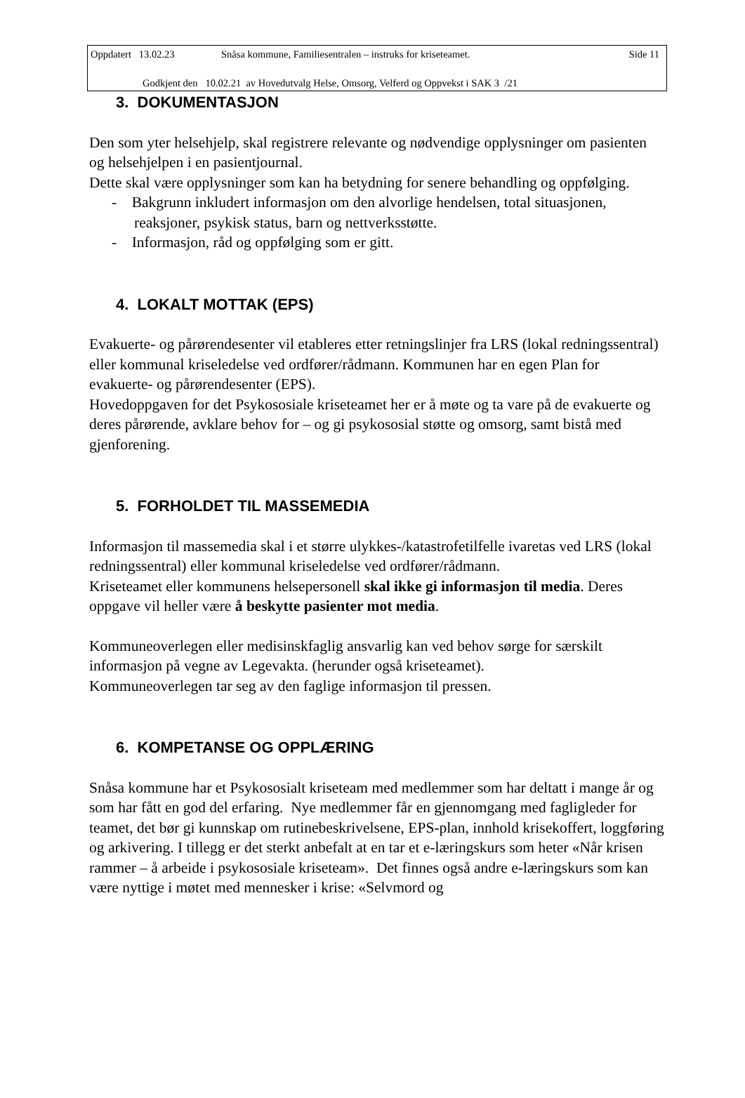Oppdatert 13.02.23 Snåsa kommune, Familiesentralen – instruks for kriseteamet. Side 11
Godkjent den 10.02.21 av Hovedutvalg Helse, Omsorg, Velferd og Oppvekst i SAK 3 /21
3. DOKUMENTASJON
Den som yter helsehjelp, skal registrere relevante og nødvendige opplysninger om pasienten og helsehjelpen i en pasientjournal.
Dette skal være opplysninger som kan ha betydning for senere behandling og oppfølging.
- Bakgrunn inkludert informasjon om den alvorlige hendelsen, total situasjonen, reaksjoner, psykisk status, barn og nettverksstøtte.
- Informasjon, råd og oppfølging som er gitt.
4. LOKALT MOTTAK (EPS)
Evakuerte- og pårørendesenter vil etableres etter retningslinjer fra LRS (lokal redningssentral) eller kommunal kriseledelse ved ordfører/rådmann. Kommunen har en egen Plan for evakuerte- og pårørendesenter (EPS).
Hovedoppgaven for det Psykososiale kriseteamet her er å møte og ta vare på de evakuerte og deres pårørende, avklare behov for – og gi psykososial støtte og omsorg, samt bistå med gjenforening.
5. FORHOLDET TIL MASSEMEDIA
Informasjon til massemedia skal i et større ulykkes-/katastrofetilfelle ivaretas ved LRS (lokal redningssentral) eller kommunal kriseledelse ved ordfører/rådmann.
Kriseteamet eller kommunens helsepersonell skal ikke gi informasjon til media. Deres oppgave vil heller være å beskytte pasienter mot media.
Kommuneoverlegen eller medisinskfaglig ansvarlig kan ved behov sørge for særskilt informasjon på vegne av Legevakta. (herunder også kriseteamet).
Kommuneoverlegen tar seg av den faglige informasjon til pressen.
6. KOMPETANSE OG OPPLÆRING
Snåsa kommune har et Psykososialt kriseteam med medlemmer som har deltatt i mange år og som har fått en god del erfaring. Nye medlemmer får en gjennomgang med fagligleder for teamet, det bør gi kunnskap om rutinebeskrivelsene, EPS-plan, innhold krisekoffert, loggføring og arkivering. I tillegg er det sterkt anbefalt at en tar et e-læringskurs som heter «Når krisen rammer – å arbeide i psykososiale kriseteam». Det finnes også andre e-læringskurs som kan være nyttige i møtet med mennesker i krise: «Selvmord og